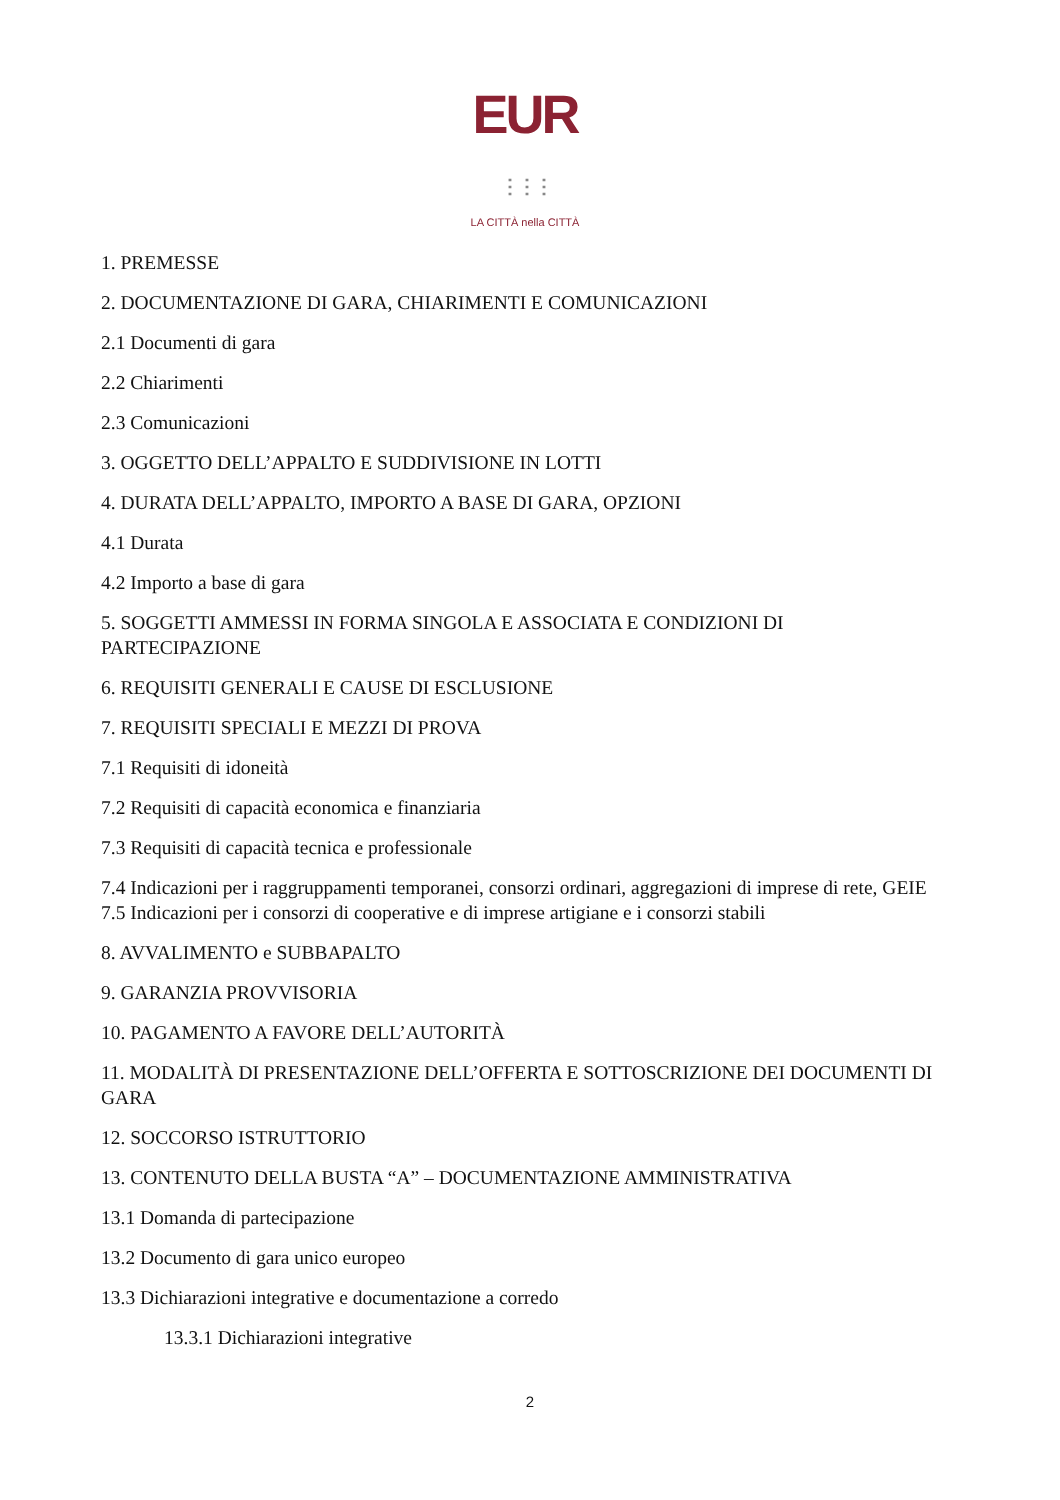EUR ⋮⋮⋮
LA CITTÀ nella CITTÀ
1. PREMESSE
2. DOCUMENTAZIONE DI GARA, CHIARIMENTI E COMUNICAZIONI
2.1 Documenti di gara
2.2 Chiarimenti
2.3 Comunicazioni
3. OGGETTO DELL’APPALTO E SUDDIVISIONE IN LOTTI
4. DURATA DELL’APPALTO, IMPORTO A BASE DI GARA, OPZIONI
4.1 Durata
4.2 Importo a base di gara
5. SOGGETTI AMMESSI IN FORMA SINGOLA E ASSOCIATA E CONDIZIONI DI PARTECIPAZIONE
6. REQUISITI GENERALI E CAUSE DI ESCLUSIONE
7. REQUISITI SPECIALI E MEZZI DI PROVA
7.1 Requisiti di idoneità
7.2 Requisiti di capacità economica e finanziaria
7.3 Requisiti di capacità tecnica e professionale
7.4 Indicazioni per i raggruppamenti temporanei, consorzi ordinari, aggregazioni di imprese di rete, GEIE 7.5 Indicazioni per i consorzi di cooperative e di imprese artigiane e i consorzi stabili
8. AVVALIMENTO e SUBBAPALTO
9. GARANZIA PROVVISORIA
10. PAGAMENTO A FAVORE DELL’AUTORITÀ
11. MODALITÀ DI PRESENTAZIONE DELL’OFFERTA E SOTTOSCRIZIONE DEI DOCUMENTI DI GARA
12. SOCCORSO ISTRUTTORIO
13. CONTENUTO DELLA BUSTA “A” – DOCUMENTAZIONE AMMINISTRATIVA
13.1 Domanda di partecipazione
13.2 Documento di gara unico europeo
13.3 Dichiarazioni integrative e documentazione a corredo
13.3.1 Dichiarazioni integrative
2